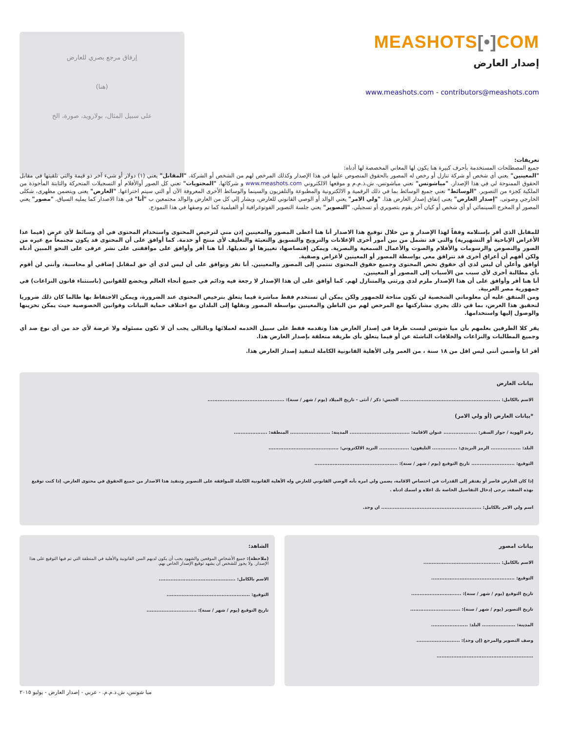MEASHOTS[•] COM
إصدار العارض
www.meashots.com - contributors@meashots.com
إرفاق مرجع بصري للعارض
(هنا)
على سبيل المثال، بولارويد، صورة، الخ
تعريفات:
جميع المصطلحات المستخدمة بأحرف كبيرة هنا يكون لها المعاني المخصصة لها أدناه:
"المعينين" يعني أي شخص أو شركة تنازل أو رخص له المصور بالحقوق المنصوص عليها في هذا الإصدار وكذلك المرخص لهم من الشخص أو الشركة. "المقابل" يعني (١) دولار أو شيء آخر ذو قيمة والتي تلقيتها في مقابل الحقوق الممنوحة لي في هذا الإصدار. "مياشوتس" تعني مياشوتس، ش.ذ.م.م و موقعها الالكتروني www.meashots.com و شركائها. "المحتويات" تعني كل الصور أوالأفلام أو التسجيلات المتحركة والثابتة المأخوذة من الملكية كجزء من التصوير. "الوسائط" تعني جميع الوسائط بما في ذلك الرقمية و الالكترونية والمطبوعة والتلفزيون والسينما والوسائط الأخرى المعروفة الآن أو التي سيتم اختراعها. "العارض" يعنى ويتضمن مظهرى، شكلى الخارجي وصوتى. "إصدار العارض" يعنى إتفاق إصدار العارض هذا. "ولي الامر" يعني الوالد أو الوصي القانوني للعارض، ويشار إلي كل من العارض والوالد مجتمعين ب "أنا" في هذا الاصدار كما يمليه السياق. "مصور" يعني المصور أو المخرج السينمائي أو أي شخص أو كيان آخر يقوم بتصويري أو تسجيلي. "التصوير" يعني جلسة التصوير الفوتوغرافية أو الفيلمية كما تم وصفها في هذا النموذج.
للمقابل الذى أقر بإستلامه وفقاً لهذا الإصدار و من خلال توقيع هذا الاصدار أنا هنا أعطى المصور والمعينين إذن مني لترخيص المحتوى واستخدام المحتوى في أي وسائط لأي غرض (فيما عدا الأغراض الإباحية أو التشهيرية) والتي قد تشمل من بين أمور أخرى الإعلانات والترويج والتسويق والتعبئة والتغليف لأي منتج أو خدمة. كما أوافق على أن المحتوى قد يكون مجتمعاً مع غيره من الصور والنصوص والرسومات والأفلام والصوت والأعمال السمعية والبصرية. ويمكن إقتصاصها، تغييرها أو تعديلها. أنا هنا أقر وأوافق على موافقتى على نشر عرقى على النحو المبين أدناه ولكن أفهم أن أعراق أخرى قد تترافق معي بواسطة المصور أو المعينين لأغراض وصفية.
أوافق وأعلن أن ليس لدي أي حقوق تخص المحتوى وجميع حقوق المحتوى تنتمي إلى المصور والمعينين. أنا تقر وتوافق على أن ليس لدي أي حق لمقابل إضافي أو محاسبة، وأنني لن أقوم بأي مطالبة أخرى لأي سبب من الأسباب إلى المصور أو المعينين.
أنا هنا أقر وأوافق على أن هذا الإصدار ملزم لدي ورثتي والمتنازل لهم. كما أوافق على أن هذا الإصدار لا رجعة فيه ودائم في جميع أنحاء العالم ويخضع للقوانين (باستثناء قانون النزاعات) في جمهورية مصر العربية.
ومن المتفق عليه أن معلوماتي الشخصية لن تكون متاحة للجمهور ولكن يمكن أن تستخدم فقط مباشرة فيما يتعلق بترخيص المحتوى عند الضرورة، ويمكن الاحتفاظ بها طالما كان ذلك ضروريا لتحقيق هذا الغرض، بما في ذلك يجري مشاركتها مع المرخص لهم من الباطن والمعينين بواسطة المصور ونقلها إلى البلدان مع اختلاف حماية البيانات وقوانين الخصوصية حيث يمكن تخزينها والوصول إليها واستخدامها.
يقر كلا الطرفين بعلمهم بأن ميا شوتس ليست طرفا في إصدار العارض هذا وتقدمه فقط على سبيل الخدمه لعملائها وبالتالي يجب أن لا تكون مسئوله ولا عرضة لأي حد من أي نوع ضد أي وجميع المطالبات والنزاعات والخلافات الناشئة عن أو فيما يتعلق بأي طريقة متعلقة بإصدار العارض هذا.
أقر انا وأضمن أنني ليس اقل من ١٨ سنة ، من العمر ولى الأهلية القانونية الكاملة لتنفيذ إصدار العارض هذا.
بيانات العارض
الاسم بالكامل: ............................................................ الجنس: ذكر / أنثى - تاريخ الميلاد (يوم / شهر / سنة): ..............................................
*بيانات العارض (أو ولي الامر)
رقم الهوية / جواز السفر: .................... عنوان الاقامة: .................................... المدينة: ........................ المنطقة: ....................
البلد: .................. الرمز البريدي: ............... التليفون: .................. البريد الالكتروني: ..........................................
التوقيع: .......................... تاريخ التوقيع (يوم / شهر / سنة): ..................................................
إذا كان العارض قاصر أو يفتقر إلى القدرات في اختصاص الاقامة، يضمن ولي امره بأنه الوصي القانوني للعارض وله الأهلية القانونية الكاملة للموافقة على التصوير وتنفيذ هذا الاصدار من جميع الحقوق في محتوى العارض. إذا كنت توقيع بهذه الصفة، يرجى إدخال التفاصيل الخاصة بك اعلاه و اسمك ادناه .
اسم ولي الامر بالكامل: ............................................................ ان وجد.
بيانات امصور
الاسم بالكامل: ..............................................
التوقيع: ..................................................
تاريخ التوقيع (يوم / شهر / سنة): ..............................
تاريخ التصوير (يوم / شهر / سنة): ..............................
المدينة: .................... البلد: ......................
وصف التصوير والمرجع (إن وجد): ..........................
..........................................................
الشاهد:
(ملاحظة): جميع الأشخاص الموقعين والشهود يجب أن يكون لديهم السن القانونية والأهلية في المنطقة التي تم فيها التوقيع على هذا الإصدار. ولا يجوز للشخص أن يشهد توقيع الإصدار الخاص بهم.
الاسم بالكامل: ..............................................
التوقيع: ..................................................
تاريخ التوقيع (يوم / شهر / سنة): ..............................
ميا شوتس، ش.ذ.م.م. - عربي - إصدار العارض - يوليو ٢٠١٥